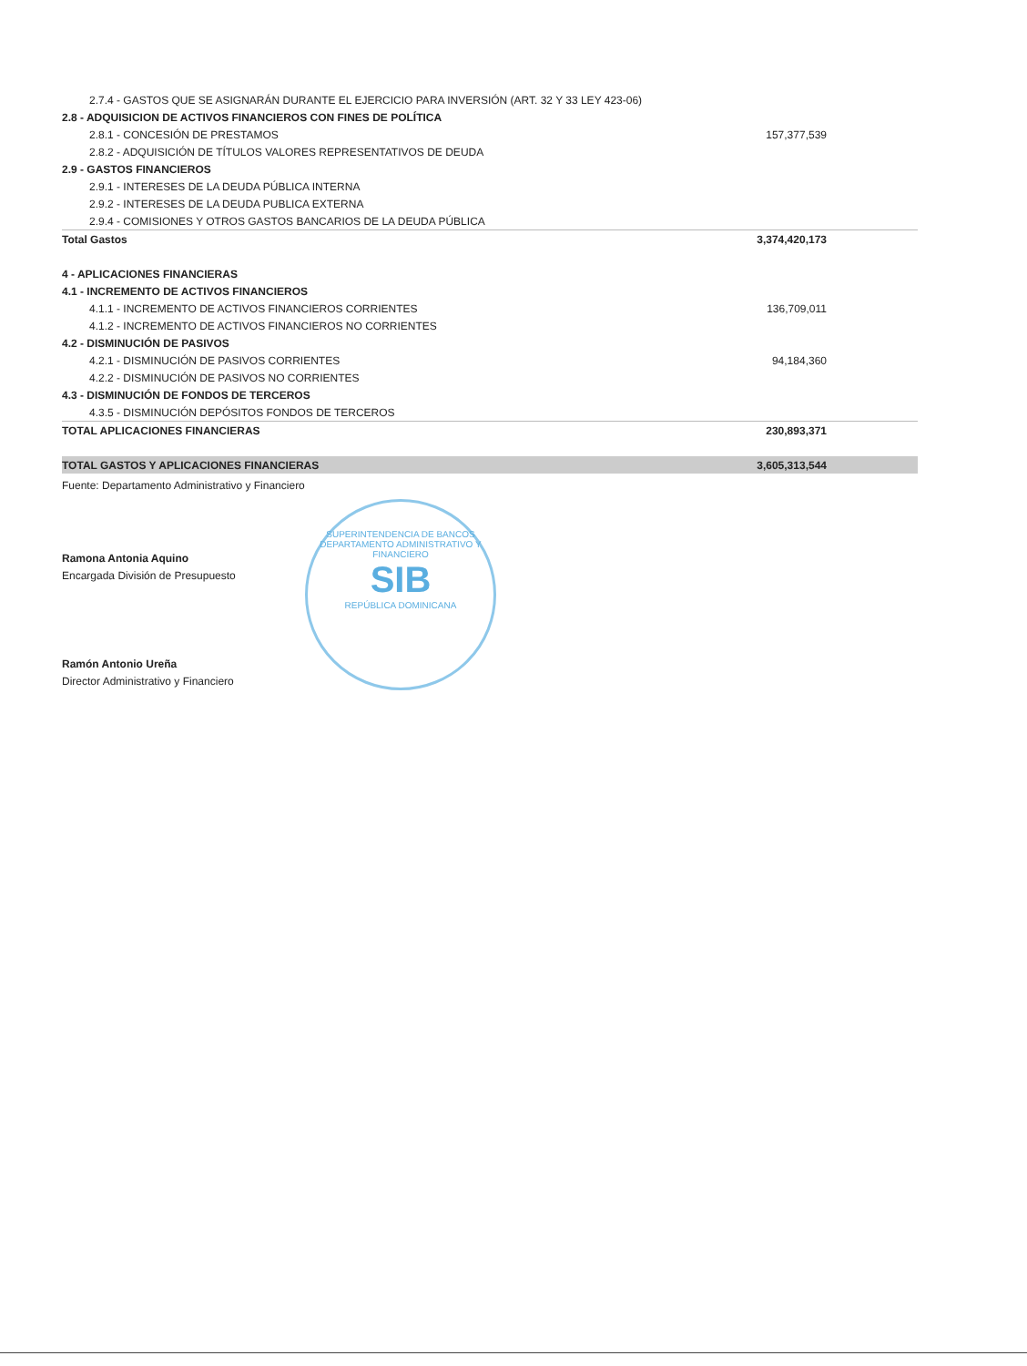| 2.7.4 - GASTOS QUE SE ASIGNARÁN DURANTE EL EJERCICIO PARA INVERSIÓN (ART. 32 Y 33 LEY 423-06) | |
| 2.8 - ADQUISICION DE ACTIVOS FINANCIEROS CON FINES DE POLÍTICA | |
| 2.8.1 - CONCESIÓN DE PRESTAMOS | 157,377,539 |
| 2.8.2 - ADQUISICIÓN DE TÍTULOS VALORES REPRESENTATIVOS DE DEUDA | |
| 2.9 - GASTOS FINANCIEROS | |
| 2.9.1 - INTERESES DE LA DEUDA PÚBLICA INTERNA | |
| 2.9.2 - INTERESES DE LA DEUDA PUBLICA EXTERNA | |
| 2.9.4 - COMISIONES Y OTROS GASTOS BANCARIOS DE LA DEUDA PÚBLICA | |
| Total Gastos | 3,374,420,173 |
| 4 - APLICACIONES FINANCIERAS | |
| 4.1 - INCREMENTO DE ACTIVOS FINANCIEROS | |
| 4.1.1 - INCREMENTO DE ACTIVOS FINANCIEROS CORRIENTES | 136,709,011 |
| 4.1.2 - INCREMENTO DE ACTIVOS FINANCIEROS NO CORRIENTES | |
| 4.2 - DISMINUCIÓN DE PASIVOS | |
| 4.2.1 - DISMINUCIÓN DE PASIVOS CORRIENTES | 94,184,360 |
| 4.2.2 - DISMINUCIÓN DE PASIVOS NO CORRIENTES | |
| 4.3 - DISMINUCIÓN DE FONDOS DE TERCEROS | |
| 4.3.5 - DISMINUCIÓN DEPÓSITOS FONDOS DE TERCEROS | |
| TOTAL APLICACIONES FINANCIERAS | 230,893,371 |
| TOTAL GASTOS Y APLICACIONES FINANCIERAS | 3,605,313,544 |
Fuente: Departamento Administrativo y Financiero
Ramona Antonia Aquino
Encargada División de Presupuesto
Ramón Antonio Ureña
Director Administrativo y Financiero
SUPERINTENDENCIA DE BANCOS
DEPARTAMENTO ADMINISTRATIVO Y FINANCIERO
SIB
REPÚBLICA DOMINICANA